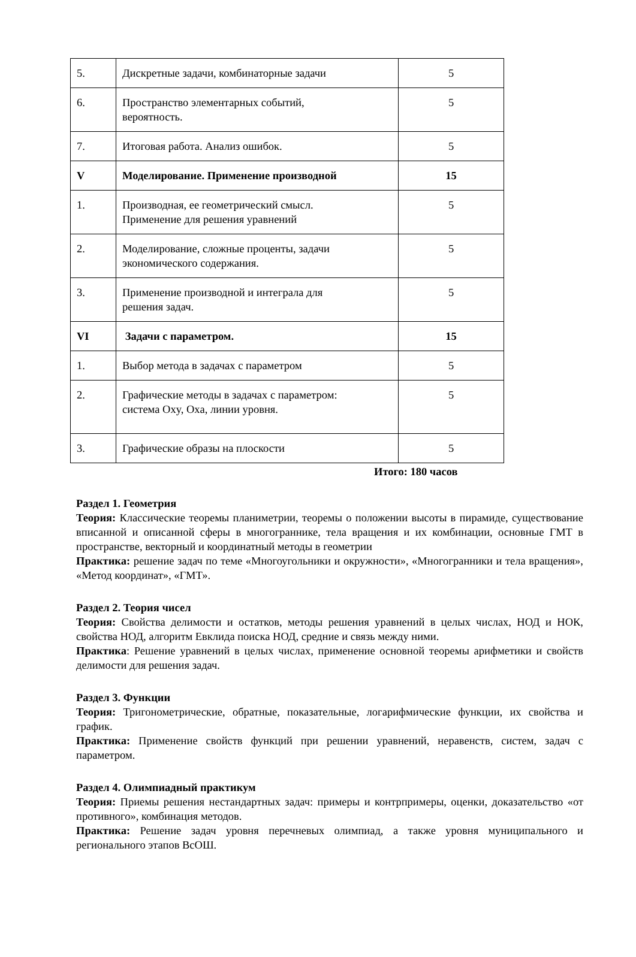| 5. | Дискретные задачи, комбинаторные задачи | 5 |
| 6. | Пространство элементарных событий, вероятность. | 5 |
| 7. | Итоговая работа. Анализ ошибок. | 5 |
| V | Моделирование. Применение производной | 15 |
| 1. | Производная, ее геометрический смысл. Применение для решения уравнений | 5 |
| 2. | Моделирование, сложные проценты, задачи экономического содержания. | 5 |
| 3. | Применение производной и интеграла для решения задач. | 5 |
| VI | Задачи с параметром. | 15 |
| 1. | Выбор метода в задачах с параметром | 5 |
| 2. | Графические методы в задачах с параметром: система Oxy, Oxa, линии уровня. | 5 |
| 3. | Графические образы на плоскости | 5 |
Итого: 180 часов
Раздел 1. Геометрия
Теория: Классические теоремы планиметрии, теоремы о положении высоты в пирамиде, существование вписанной и описанной сферы в многограннике, тела вращения и их комбинации, основные ГМТ в пространстве, векторный и координатный методы в геометрии
Практика: решение задач по теме «Многоугольники и окружности», «Многогранники и тела вращения», «Метод координат», «ГМТ».
Раздел 2. Теория чисел
Теория: Свойства делимости и остатков, методы решения уравнений в целых числах, НОД и НОК, свойства НОД, алгоритм Евклида поиска НОД, средние и связь между ними.
Практика: Решение уравнений в целых числах, применение основной теоремы арифметики и свойств делимости для решения задач.
Раздел 3. Функции
Теория: Тригонометрические, обратные, показательные, логарифмические функции, их свойства и график.
Практика: Применение свойств функций при решении уравнений, неравенств, систем, задач с параметром.
Раздел 4. Олимпиадный практикум
Теория: Приемы решения нестандартных задач: примеры и контрпримеры, оценки, доказательство «от противного», комбинация методов.
Практика: Решение задач уровня перечневых олимпиад, а также уровня муниципального и регионального этапов ВсОШ.